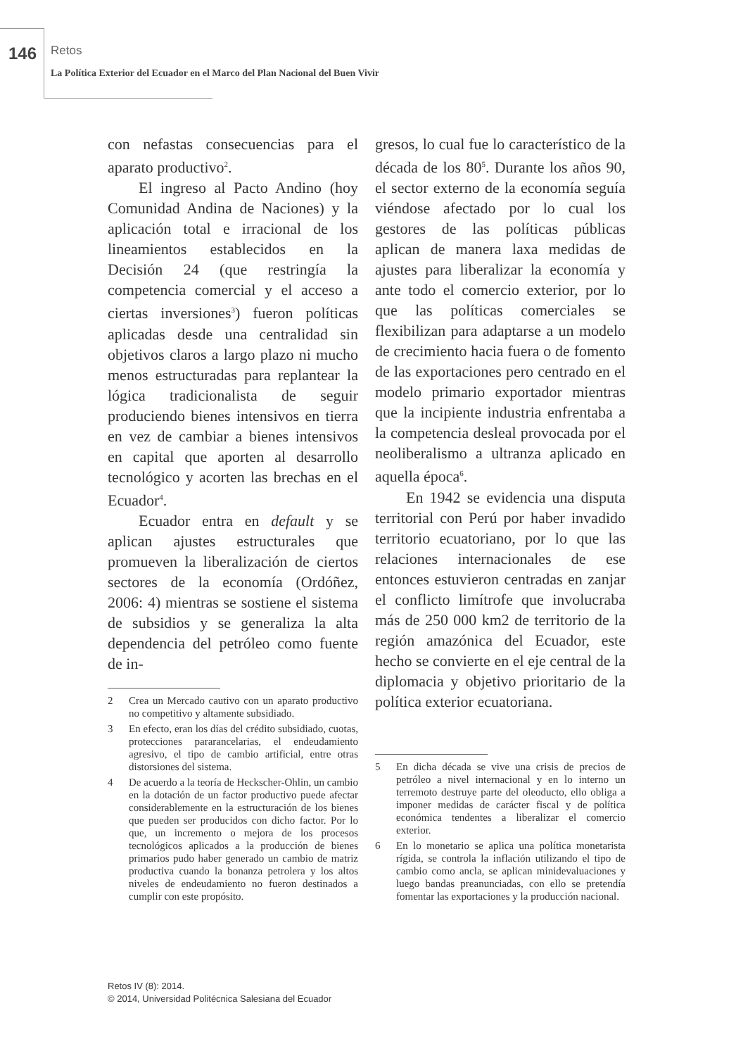146 Retos
La Política Exterior del Ecuador en el Marco del Plan Nacional del Buen Vivir
con nefastas consecuencias para el aparato productivo<sup>2</sup>.
El ingreso al Pacto Andino (hoy Comunidad Andina de Naciones) y la aplicación total e irracional de los lineamientos establecidos en la Decisión 24 (que restringía la competencia comercial y el acceso a ciertas inversiones<sup>3</sup>) fueron políticas aplicadas desde una centralidad sin objetivos claros a largo plazo ni mucho menos estructuradas para replantear la lógica tradicionalista de seguir produciendo bienes intensivos en tierra en vez de cambiar a bienes intensivos en capital que aporten al desarrollo tecnológico y acorten las brechas en el Ecuador<sup>4</sup>.
Ecuador entra en default y se aplican ajustes estructurales que promueven la liberalización de ciertos sectores de la economía (Ordóñez, 2006: 4) mientras se sostiene el sistema de subsidios y se generaliza la alta dependencia del petróleo como fuente de in-
2 Crea un Mercado cautivo con un aparato productivo no competitivo y altamente subsidiado.
3 En efecto, eran los días del crédito subsidiado, cuotas, protecciones pararancelarias, el endeudamiento agresivo, el tipo de cambio artificial, entre otras distorsiones del sistema.
4 De acuerdo a la teoría de Heckscher-Ohlin, un cambio en la dotación de un factor productivo puede afectar considerablemente en la estructuración de los bienes que pueden ser producidos con dicho factor. Por lo que, un incremento o mejora de los procesos tecnológicos aplicados a la producción de bienes primarios pudo haber generado un cambio de matriz productiva cuando la bonanza petrolera y los altos niveles de endeudamiento no fueron destinados a cumplir con este propósito.
gresos, lo cual fue lo característico de la década de los 80<sup>5</sup>. Durante los años 90, el sector externo de la economía seguía viéndose afectado por lo cual los gestores de las políticas públicas aplican de manera laxa medidas de ajustes para liberalizar la economía y ante todo el comercio exterior, por lo que las políticas comerciales se flexibilizan para adaptarse a un modelo de crecimiento hacia fuera o de fomento de las exportaciones pero centrado en el modelo primario exportador mientras que la incipiente industria enfrentaba a la competencia desleal provocada por el neoliberalismo a ultranza aplicado en aquella época<sup>6</sup>.
En 1942 se evidencia una disputa territorial con Perú por haber invadido territorio ecuatoriano, por lo que las relaciones internacionales de ese entonces estuvieron centradas en zanjar el conflicto limítrofe que involucraba más de 250 000 km2 de territorio de la región amazónica del Ecuador, este hecho se convierte en el eje central de la diplomacia y objetivo prioritario de la política exterior ecuatoriana.
5 En dicha década se vive una crisis de precios de petróleo a nivel internacional y en lo interno un terremoto destruye parte del oleoducto, ello obliga a imponer medidas de carácter fiscal y de política económica tendentes a liberalizar el comercio exterior.
6 En lo monetario se aplica una política monetarista rígida, se controla la inflación utilizando el tipo de cambio como ancla, se aplican minidevaluaciones y luego bandas preanunciadas, con ello se pretendía fomentar las exportaciones y la producción nacional.
Retos IV (8): 2014.
© 2014, Universidad Politécnica Salesiana del Ecuador